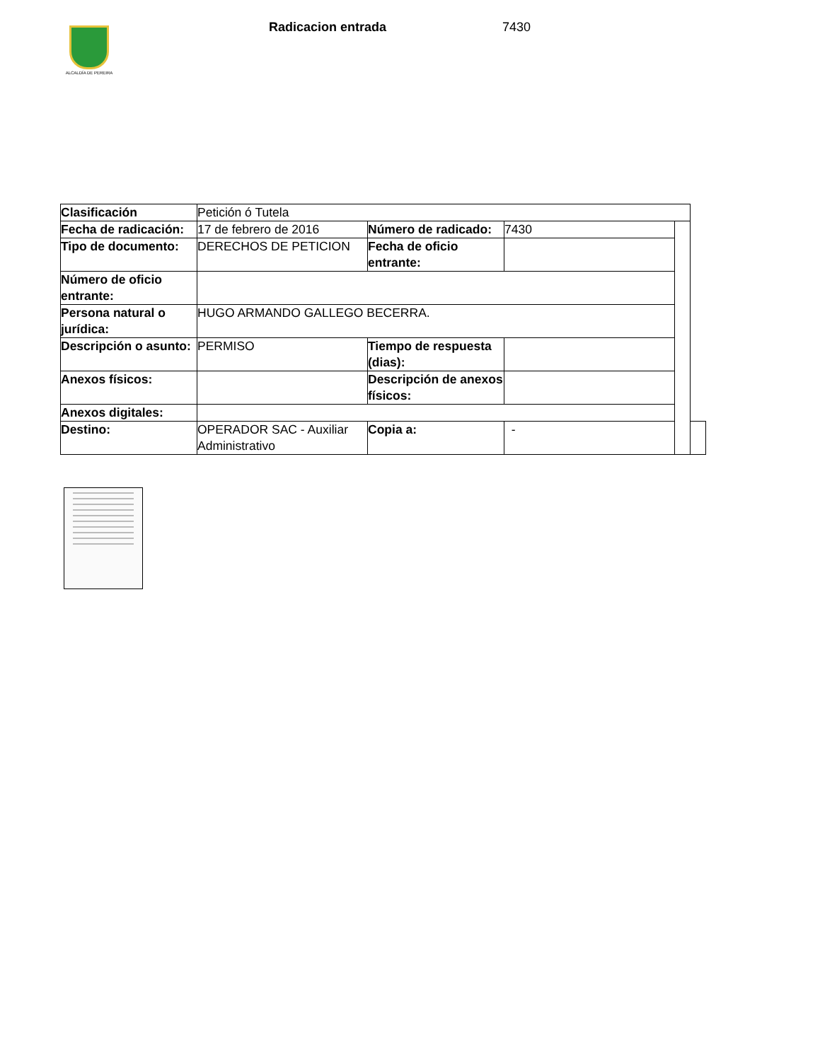ALCALDÍA DE PEREIRA
Radicacion entrada 7430
| Clasificación | Petición ó Tutela | | | | |
| Fecha de radicación: | 17 de febrero de 2016 | Número de radicado: | 7430 | | |
| Tipo de documento: | DERECHOS DE PETICION | Fecha de oficio entrante: | | | |
| Número de oficio entrante: | | | | | |
| Persona natural o jurídica: | HUGO ARMANDO GALLEGO BECERRA. | | | | |
| Descripción o asunto: | PERMISO | Tiempo de respuesta (dias): | | | |
| Anexos físicos: | | Descripción de anexos físicos: | | | |
| Anexos digitales: | | | | | |
| Destino: | OPERADOR SAC - Auxiliar Administrativo | Copia a: | - | | |